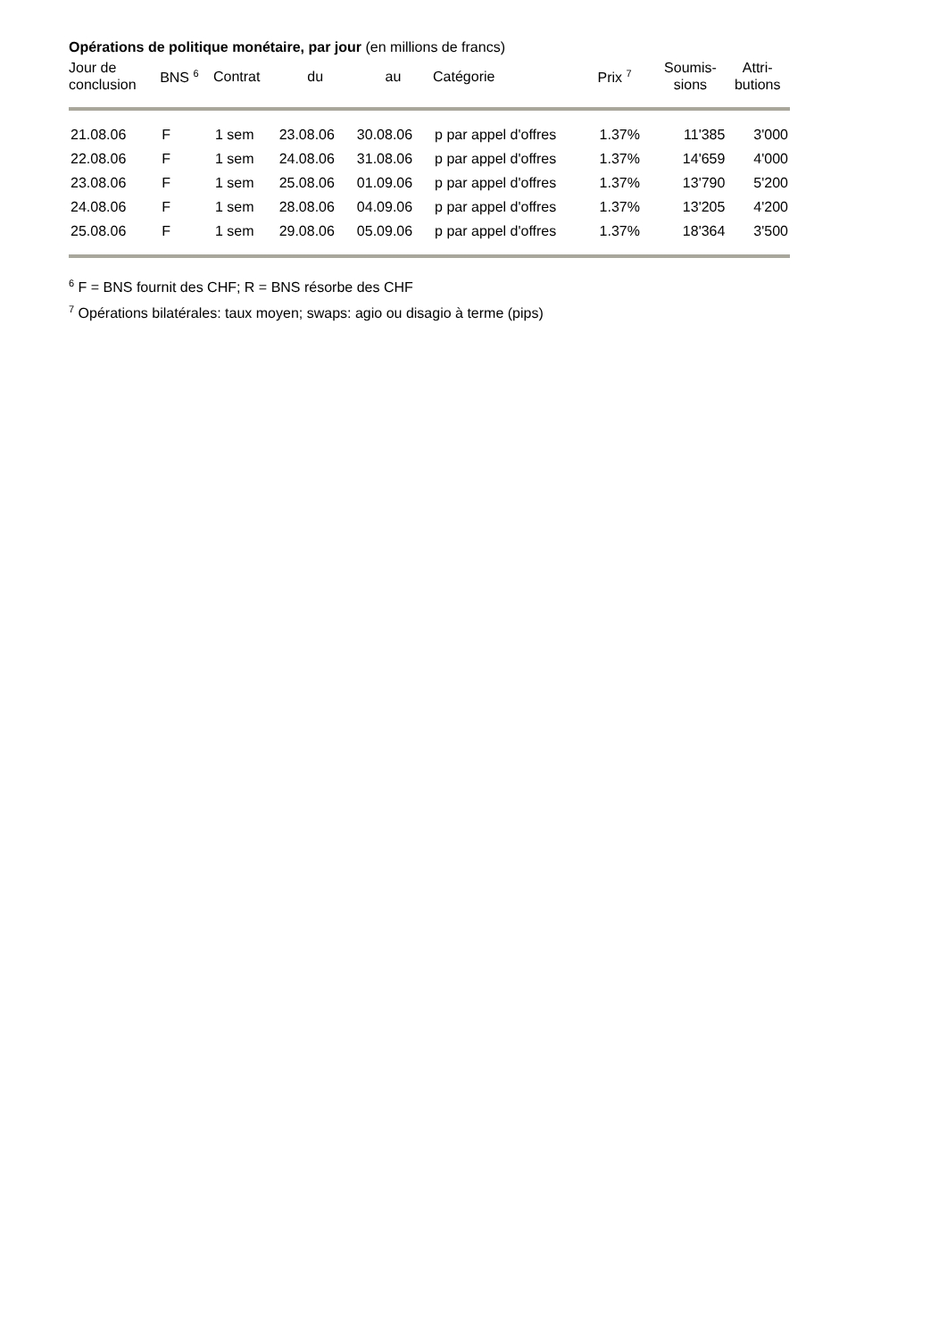Opérations de politique monétaire, par jour (en millions de francs)
| Jour de conclusion | BNS <sup>6</sup> | Contrat | du | au | Catégorie | Prix <sup>7</sup> | Soumis- sions | Attri- butions |
| --- | --- | --- | --- | --- | --- | --- | --- | --- |
| 21.08.06 | F | 1 sem | 23.08.06 | 30.08.06 | p par appel d'offres | 1.37% | 11'385 | 3'000 |
| 22.08.06 | F | 1 sem | 24.08.06 | 31.08.06 | p par appel d'offres | 1.37% | 14'659 | 4'000 |
| 23.08.06 | F | 1 sem | 25.08.06 | 01.09.06 | p par appel d'offres | 1.37% | 13'790 | 5'200 |
| 24.08.06 | F | 1 sem | 28.08.06 | 04.09.06 | p par appel d'offres | 1.37% | 13'205 | 4'200 |
| 25.08.06 | F | 1 sem | 29.08.06 | 05.09.06 | p par appel d'offres | 1.37% | 18'364 | 3'500 |
<sup>6</sup> F = BNS fournit des CHF; R = BNS résorbe des CHF
<sup>7</sup> Opérations bilatérales: taux moyen; swaps: agio ou disagio à terme (pips)